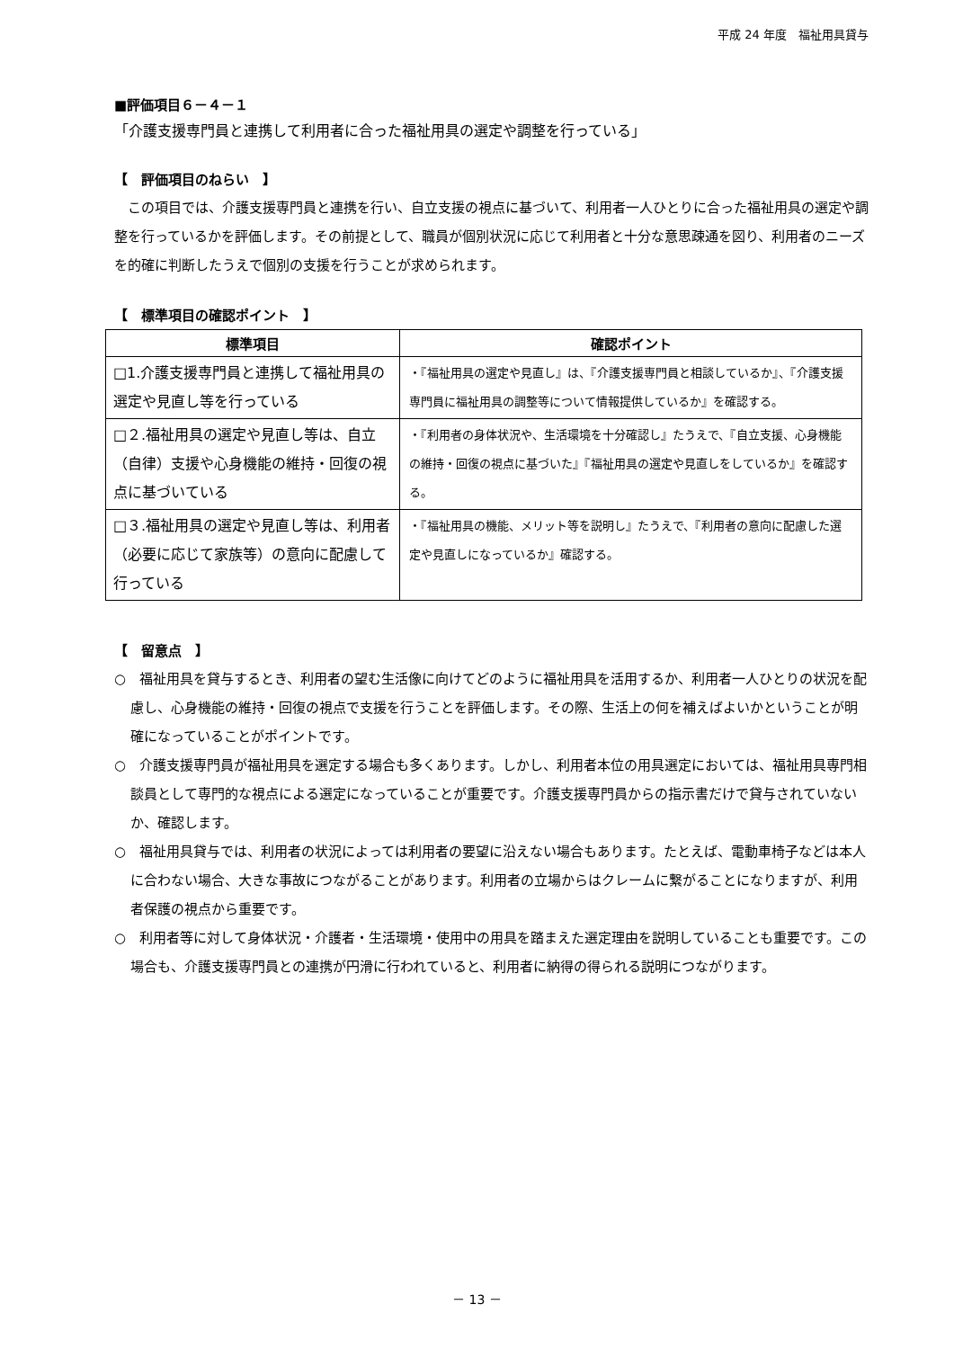平成 24 年度　福祉用具貸与
■評価項目６－４－１
「介護支援専門員と連携して利用者に合った福祉用具の選定や調整を行っている」
【　評価項目のねらい　】
　この項目では、介護支援専門員と連携を行い、自立支援の視点に基づいて、利用者一人ひとりに合った福祉用具の選定や調整を行っているかを評価します。その前提として、職員が個別状況に応じて利用者と十分な意思疎通を図り、利用者のニーズを的確に判断したうえで個別の支援を行うことが求められます。
【　標準項目の確認ポイント　】
| 標準項目 | 確認ポイント |
| --- | --- |
| □1.介護支援専門員と連携して福祉用具の選定や見直し等を行っている | ・『福祉用具の選定や見直し』は、『介護支援専門員と相談しているか』、『介護支援専門員に福祉用具の調整等について情報提供しているか』を確認する。 |
| □２.福祉用具の選定や見直し等は、自立（自律）支援や心身機能の維持・回復の視点に基づいている | ・『利用者の身体状況や、生活環境を十分確認し』たうえで、『自立支援、心身機能の維持・回復の視点に基づいた』『福祉用具の選定や見直しをしているか』を確認する。 |
| □３.福祉用具の選定や見直し等は、利用者（必要に応じて家族等）の意向に配慮して行っている | ・『福祉用具の機能、メリット等を説明し』たうえで、『利用者の意向に配慮した選定や見直しになっているか』確認する。 |
【　留意点　】
○　福祉用具を貸与するとき、利用者の望む生活像に向けてどのように福祉用具を活用するか、利用者一人ひとりの状況を配慮し、心身機能の維持・回復の視点で支援を行うことを評価します。その際、生活上の何を補えばよいかということが明確になっていることがポイントです。
○　介護支援専門員が福祉用具を選定する場合も多くあります。しかし、利用者本位の用具選定においては、福祉用具専門相談員として専門的な視点による選定になっていることが重要です。介護支援専門員からの指示書だけで貸与されていないか、確認します。
○　福祉用具貸与では、利用者の状況によっては利用者の要望に沿えない場合もあります。たとえば、電動車椅子などは本人に合わない場合、大きな事故につながることがあります。利用者の立場からはクレームに繋がることになりますが、利用者保護の視点から重要です。
○　利用者等に対して身体状況・介護者・生活環境・使用中の用具を踏まえた選定理由を説明していることも重要です。この場合も、介護支援専門員との連携が円滑に行われていると、利用者に納得の得られる説明につながります。
－ 13 －